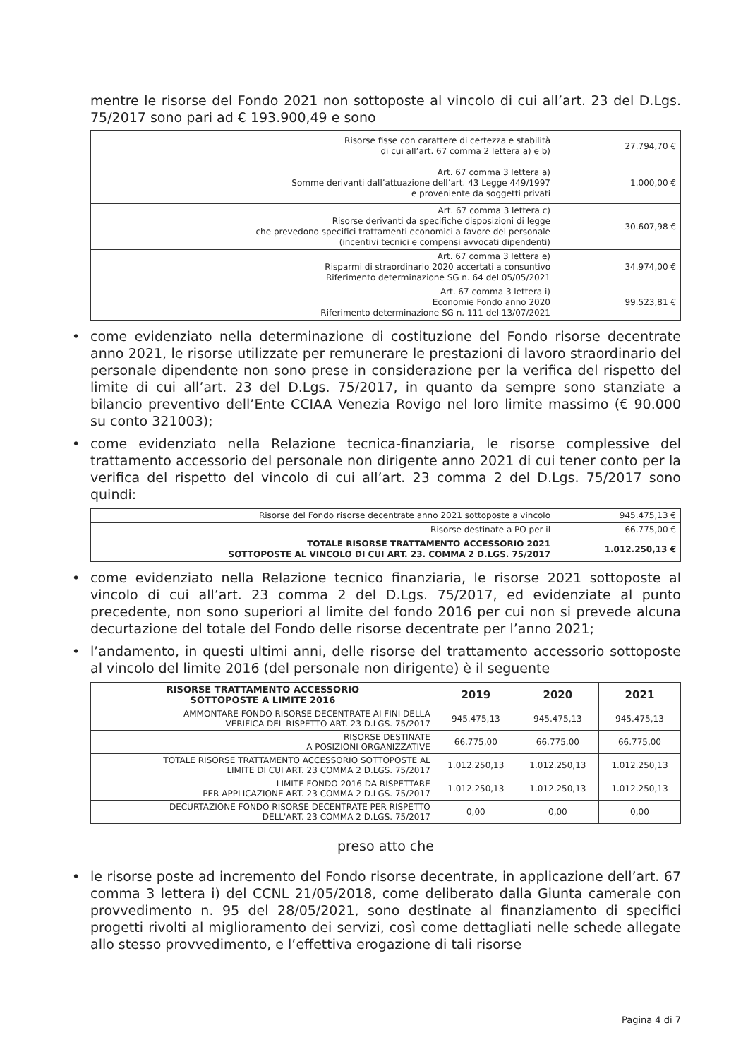mentre le risorse del Fondo 2021 non sottoposte al vincolo di cui all’art. 23 del D.Lgs. 75/2017 sono pari ad € 193.900,49 e sono
| Risorse fisse con carattere di certezza e stabilità di cui all’art. 67 comma 2 lettera a) e b) | 27.794,70 € |
| Art. 67 comma 3 lettera a) Somme derivanti dall’attuazione dell’art. 43 Legge 449/1997 e proveniente da soggetti privati | 1.000,00 € |
| Art. 67 comma 3 lettera c) Risorse derivanti da specifiche disposizioni di legge che prevedono specifici trattamenti economici a favore del personale (incentivi tecnici e compensi avvocati dipendenti) | 30.607,98 € |
| Art. 67 comma 3 lettera e) Risparmi di straordinario 2020 accertati a consuntivo Riferimento determinazione SG n. 64 del 05/05/2021 | 34.974,00 € |
| Art. 67 comma 3 lettera i) Economie Fondo anno 2020 Riferimento determinazione SG n. 111 del 13/07/2021 | 99.523,81 € |
• come evidenziato nella determinazione di costituzione del Fondo risorse decentrate anno 2021, le risorse utilizzate per remunerare le prestazioni di lavoro straordinario del personale dipendente non sono prese in considerazione per la verifica del rispetto del limite di cui all’art. 23 del D.Lgs. 75/2017, in quanto da sempre sono stanziate a bilancio preventivo dell’Ente CCIAA Venezia Rovigo nel loro limite massimo (€ 90.000 su conto 321003);
• come evidenziato nella Relazione tecnica-finanziaria, le risorse complessive del trattamento accessorio del personale non dirigente anno 2021 di cui tener conto per la verifica del rispetto del vincolo di cui all’art. 23 comma 2 del D.Lgs. 75/2017 sono quindi:
| Risorse del Fondo risorse decentrate anno 2021 sottoposte a vincolo | 945.475,13 € |
| Risorse destinate a PO per il | 66.775,00 € |
| TOTALE RISORSE TRATTAMENTO ACCESSORIO 2021 SOTTOPOSTE AL VINCOLO DI CUI ART. 23. COMMA 2 D.LGS. 75/2017 | 1.012.250,13 € |
• come evidenziato nella Relazione tecnico finanziaria, le risorse 2021 sottoposte al vincolo di cui all’art. 23 comma 2 del D.Lgs. 75/2017, ed evidenziate al punto precedente, non sono superiori al limite del fondo 2016 per cui non si prevede alcuna decurtazione del totale del Fondo delle risorse decentrate per l’anno 2021;
• l’andamento, in questi ultimi anni, delle risorse del trattamento accessorio sottoposte al vincolo del limite 2016 (del personale non dirigente) è il seguente
| RISORSE TRATTAMENTO ACCESSORIO SOTTOPOSTE A LIMITE 2016 | 2019 | 2020 | 2021 |
| --- | --- | --- | --- |
| AMMONTARE FONDO RISORSE DECENTRATE AI FINI DELLA VERIFICA DEL RISPETTO ART. 23 D.LGS. 75/2017 | 945.475,13 | 945.475,13 | 945.475,13 |
| RISORSE DESTINATE A POSIZIONI ORGANIZZATIVE | 66.775,00 | 66.775,00 | 66.775,00 |
| TOTALE RISORSE TRATTAMENTO ACCESSORIO SOTTOPOSTE AL LIMITE DI CUI ART. 23 COMMA 2 D.LGS. 75/2017 | 1.012.250,13 | 1.012.250,13 | 1.012.250,13 |
| LIMITE FONDO 2016 DA RISPETTARE PER APPLICAZIONE ART. 23 COMMA 2 D.LGS. 75/2017 | 1.012.250,13 | 1.012.250,13 | 1.012.250,13 |
| DECURTAZIONE FONDO RISORSE DECENTRATE PER RISPETTO DELL'ART. 23 COMMA 2 D.LGS. 75/2017 | 0,00 | 0,00 | 0,00 |
preso atto che
• le risorse poste ad incremento del Fondo risorse decentrate, in applicazione dell’art. 67 comma 3 lettera i) del CCNL 21/05/2018, come deliberato dalla Giunta camerale con provvedimento n. 95 del 28/05/2021, sono destinate al finanziamento di specifici progetti rivolti al miglioramento dei servizi, così come dettagliati nelle schede allegate allo stesso provvedimento, e l’effettiva erogazione di tali risorse
Pagina 4 di 7